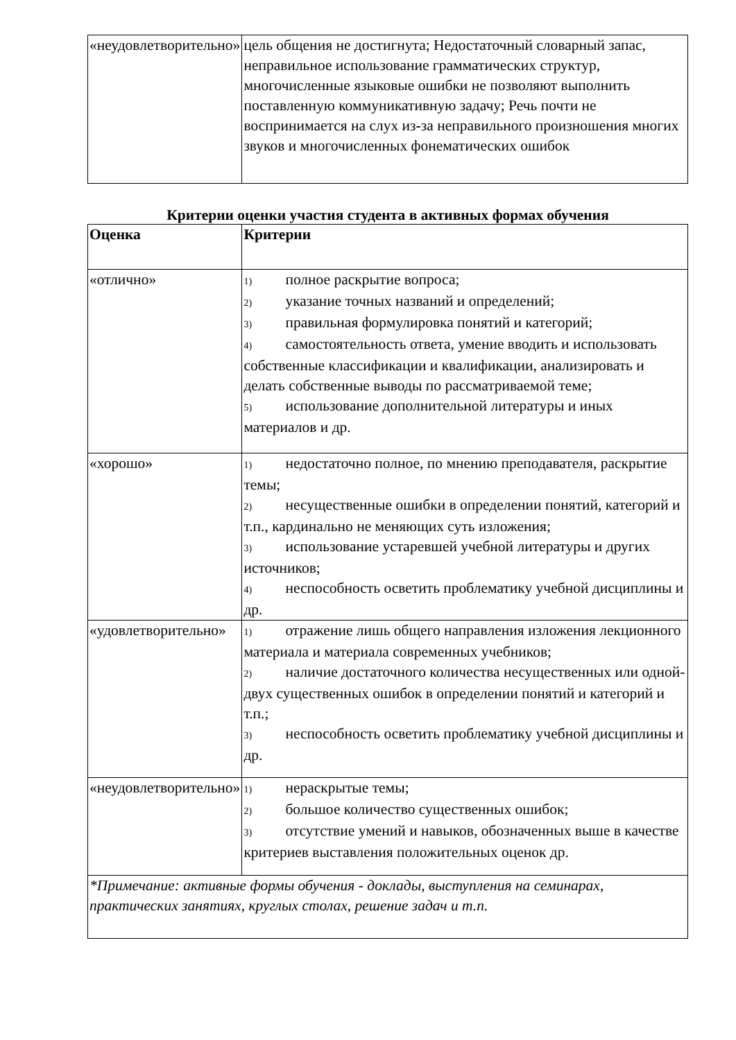| «неудовлетворительно» | цель общения не достигнута; Недостаточный словарный запас, неправильное использование грамматических структур, многочисленные языковые ошибки не позволяют выполнить поставленную коммуникативную задачу; Речь почти не воспринимается на слух из - за неправильного произношения многих звуков и многочисленных фонематических ошибок |
Критерии оценки участия студента в активных формах обучения
| Оценка | Критерии |
| --- | --- |
| «отлично» | 1) полное раскрытие вопроса; 2) указание точных названий и определений; 3) правильная формулировка понятий и категорий; 4) самостоятельность ответа, умение вводить и использовать собственные классификации и квалификации, анализировать и делать собственные выводы по рассматриваемой теме; 5) использование дополнительной литературы и иных материалов и др. |
| «хорошо» | 1) недостаточно полное, по мнению преподавателя, раскрытие темы; 2) несущественные ошибки в определении понятий, категорий и т.п., кардинально не меняющих суть изложения; 3) использование устаревшей учебной литературы и других источников; 4) неспособность осветить проблематику учебной дисциплины и др. |
| «удовлетворительно» | 1) отражение лишь общего направления изложения лекционного материала и материала современных учебников; 2) наличие достаточного количества несущественных или одной-двух существенных ошибок в определении понятий и категорий и т.п.; 3) неспособность осветить проблематику учебной дисциплины и др. |
| «неудовлетворительно» | 1) нераскрытые темы; 2) большое количество существенных ошибок; 3) отсутствие умений и навыков, обозначенных выше в качестве критериев выставления положительных оценок др. |
| *Примечание: активные формы обучения - доклады, выступления на семинарах, практических занятиях, круглых столах, решение задач и т.п. | |